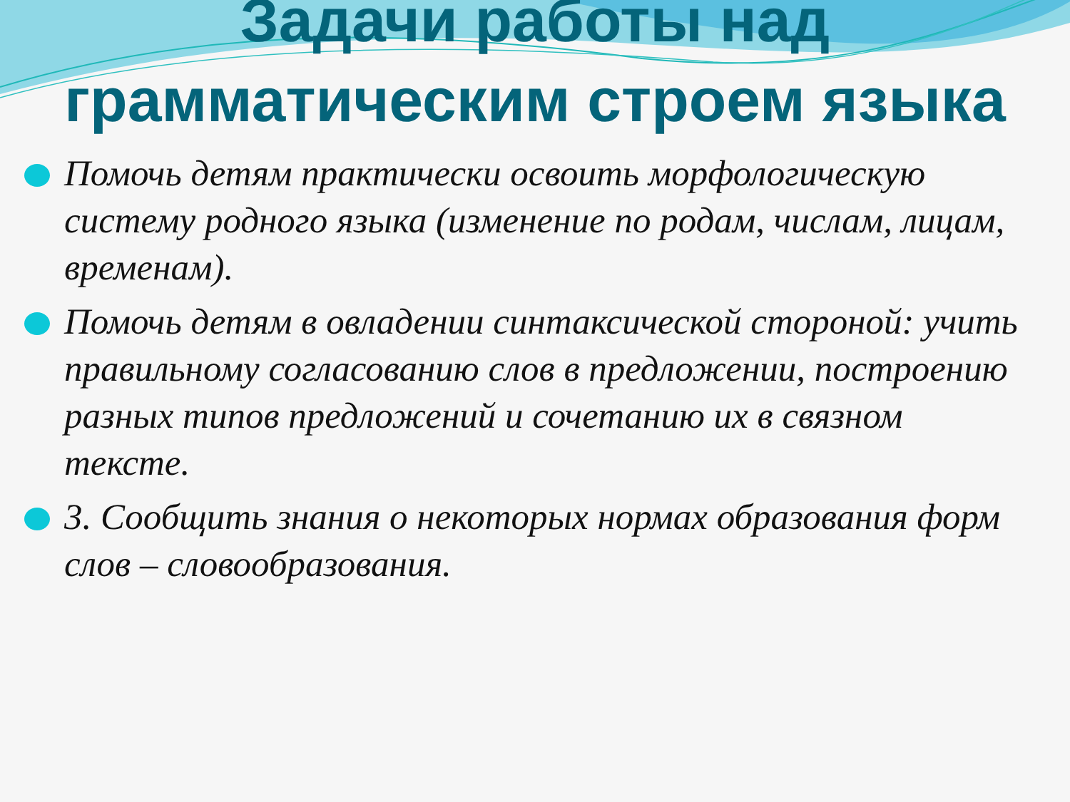Задачи работы над грамматическим строем языка
Помочь детям практически освоить морфологическую систему родного языка (изменение по родам, числам, лицам, временам).
Помочь детям в овладении синтаксической стороной: учить правильному согласованию слов в предложении, построению разных типов предложений и сочетанию их в связном тексте.
3. Сообщить знания о некоторых нормах образования форм слов – словообразования.